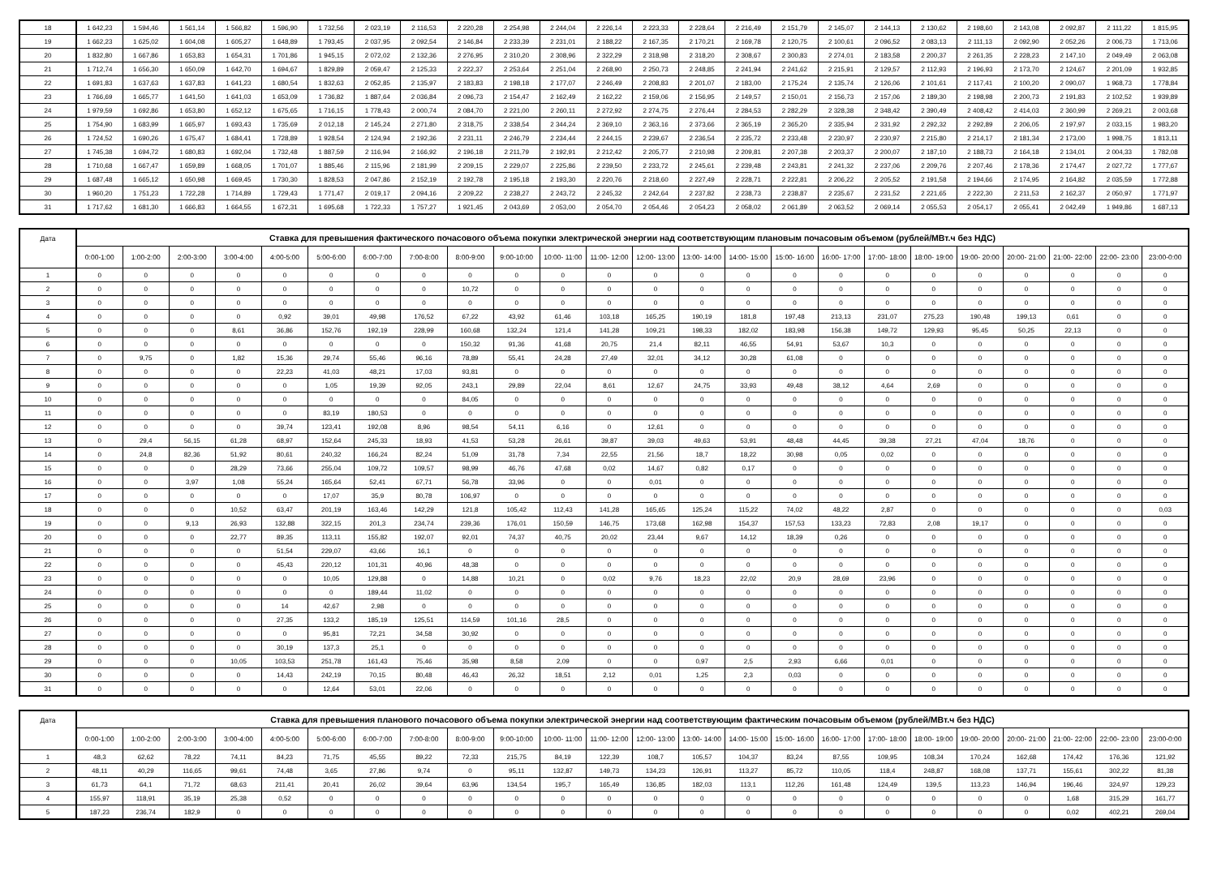| 18 | 1 642,23 | 1 594,46 | 1 561,14 | 1 566,82 | 1 596,90 | 1 732,56 | 2 023,19 | 2 116,53 | 2 220,28 | 2 254,98 | 2 244,04 | 2 226,14 | 2 223,33 | 2 228,64 | 2 216,49 | 2 151,79 | 2 145,07 | 2 144,13 | 2 130,62 | 2 198,60 | 2 143,08 | 2 092,87 | 2 111,22 | 1 815,95 |
| 19 | 1 662,23 | 1 625,02 | 1 604,08 | 1 605,27 | 1 648,89 | 1 793,45 | 2 037,95 | 2 092,54 | 2 146,84 | 2 233,39 | 2 231,01 | 2 188,22 | 2 167,35 | 2 170,21 | 2 169,78 | 2 120,75 | 2 100,61 | 2 096,52 | 2 083,13 | 2 111,13 | 2 092,90 | 2 052,26 | 2 006,73 | 1 713,06 |
| 20 | 1 832,80 | 1 667,86 | 1 653,83 | 1 654,31 | 1 701,86 | 1 945,15 | 2 072,02 | 2 132,36 | 2 276,95 | 2 310,20 | 2 308,96 | 2 322,29 | 2 318,98 | 2 318,20 | 2 308,67 | 2 300,83 | 2 274,01 | 2 183,58 | 2 200,37 | 2 261,35 | 2 228,23 | 2 147,10 | 2 049,49 | 2 063,08 |
| 21 | 1 712,74 | 1 656,30 | 1 650,09 | 1 642,70 | 1 694,67 | 1 829,89 | 2 059,47 | 2 125,33 | 2 222,37 | 2 253,64 | 2 251,04 | 2 268,90 | 2 250,73 | 2 248,85 | 2 241,94 | 2 241,62 | 2 215,91 | 2 129,57 | 2 112,93 | 2 196,93 | 2 173,70 | 2 124,67 | 2 201,09 | 1 932,85 |
| 22 | 1 691,83 | 1 637,63 | 1 637,83 | 1 641,23 | 1 680,54 | 1 832,63 | 2 052,85 | 2 135,97 | 2 183,83 | 2 198,18 | 2 177,07 | 2 246,49 | 2 208,83 | 2 201,07 | 2 183,00 | 2 175,24 | 2 135,74 | 2 126,06 | 2 101,61 | 2 117,41 | 2 100,20 | 2 090,07 | 1 968,73 | 1 778,84 |
| 23 | 1 766,69 | 1 665,77 | 1 641,50 | 1 641,03 | 1 653,09 | 1 736,82 | 1 887,64 | 2 036,84 | 2 096,73 | 2 154,47 | 2 162,49 | 2 162,22 | 2 159,06 | 2 156,95 | 2 149,57 | 2 150,01 | 2 156,73 | 2 157,06 | 2 189,30 | 2 198,98 | 2 200,73 | 2 191,83 | 2 102,52 | 1 939,89 |
| 24 | 1 979,59 | 1 692,86 | 1 653,80 | 1 652,12 | 1 675,65 | 1 716,15 | 1 778,43 | 2 000,74 | 2 084,70 | 2 221,00 | 2 260,11 | 2 272,92 | 2 274,75 | 2 276,44 | 2 284,53 | 2 282,29 | 2 328,38 | 2 348,42 | 2 390,49 | 2 408,42 | 2 414,03 | 2 360,99 | 2 269,21 | 2 003,68 |
| 25 | 1 754,90 | 1 683,99 | 1 665,97 | 1 693,43 | 1 735,69 | 2 012,18 | 2 145,24 | 2 271,80 | 2 318,75 | 2 338,54 | 2 344,24 | 2 369,10 | 2 363,16 | 2 373,66 | 2 365,19 | 2 365,20 | 2 335,94 | 2 331,92 | 2 292,32 | 2 292,89 | 2 206,05 | 2 197,97 | 2 033,15 | 1 983,20 |
| 26 | 1 724,52 | 1 690,26 | 1 675,47 | 1 684,41 | 1 728,89 | 1 928,54 | 2 124,94 | 2 192,36 | 2 231,11 | 2 246,79 | 2 234,44 | 2 244,15 | 2 239,67 | 2 236,54 | 2 235,72 | 2 233,48 | 2 230,97 | 2 230,97 | 2 215,80 | 2 214,17 | 2 181,34 | 2 173,00 | 1 998,75 | 1 813,11 |
| 27 | 1 745,38 | 1 694,72 | 1 680,83 | 1 692,04 | 1 732,48 | 1 887,59 | 2 116,94 | 2 166,92 | 2 196,18 | 2 211,79 | 2 192,91 | 2 212,42 | 2 205,77 | 2 210,98 | 2 209,81 | 2 207,38 | 2 203,37 | 2 200,07 | 2 187,10 | 2 188,73 | 2 164,18 | 2 134,01 | 2 004,33 | 1 782,08 |
| 28 | 1 710,68 | 1 667,47 | 1 659,89 | 1 668,05 | 1 701,07 | 1 885,46 | 2 115,96 | 2 181,99 | 2 209,15 | 2 229,07 | 2 225,86 | 2 239,50 | 2 233,72 | 2 245,61 | 2 239,48 | 2 243,81 | 2 241,32 | 2 237,06 | 2 209,76 | 2 207,46 | 2 178,36 | 2 174,47 | 2 027,72 | 1 777,67 |
| 29 | 1 687,48 | 1 665,12 | 1 650,98 | 1 669,45 | 1 730,30 | 1 828,53 | 2 047,86 | 2 152,19 | 2 192,78 | 2 195,18 | 2 193,30 | 2 220,76 | 2 218,60 | 2 227,49 | 2 228,71 | 2 222,81 | 2 206,22 | 2 205,52 | 2 191,58 | 2 194,66 | 2 174,95 | 2 164,82 | 2 035,59 | 1 772,88 |
| 30 | 1 960,20 | 1 751,23 | 1 722,28 | 1 714,89 | 1 729,43 | 1 771,47 | 2 019,17 | 2 094,16 | 2 209,22 | 2 238,27 | 2 243,72 | 2 245,32 | 2 242,64 | 2 237,82 | 2 238,73 | 2 238,87 | 2 235,67 | 2 231,52 | 2 221,65 | 2 222,30 | 2 211,53 | 2 162,37 | 2 050,97 | 1 771,97 |
| 31 | 1 717,62 | 1 681,30 | 1 666,83 | 1 664,55 | 1 672,31 | 1 695,68 | 1 722,33 | 1 757,27 | 1 921,45 | 2 043,69 | 2 053,00 | 2 054,70 | 2 054,46 | 2 054,23 | 2 058,02 | 2 061,89 | 2 063,52 | 2 069,14 | 2 055,53 | 2 054,17 | 2 055,41 | 2 042,49 | 1 949,86 | 1 687,13 |
| Дата | Ставка для превышения фактического почасового объема покупки электрической энергии над соответствующим плановым почасовым объемом (рублей/МВт.ч без НДС) | | | | | | | | | | | | | | | | | | | | | | | |
| --- | --- | --- | --- | --- | --- | --- | --- | --- | --- | --- | --- | --- | --- | --- | --- | --- | --- | --- | --- | --- | --- | --- | --- | --- |
| | 0:00-1:00 | 1:00-2:00 | 2:00-3:00 | 3:00-4:00 | 4:00-5:00 | 5:00-6:00 | 6:00-7:00 | 7:00-8:00 | 8:00-9:00 | 9:00-10:00 | 10:00- 11:00 | 11:00- 12:00 | 12:00- 13:00 | 13:00- 14:00 | 14:00- 15:00 | 15:00- 16:00 | 16:00- 17:00 | 17:00- 18:00 | 18:00- 19:00 | 19:00- 20:00 | 20:00- 21:00 | 21:00- 22:00 | 22:00- 23:00 | 23:00-0:00 |
| 1 | 0 | 0 | 0 | 0 | 0 | 0 | 0 | 0 | 0 | 0 | 0 | 0 | 0 | 0 | 0 | 0 | 0 | 0 | 0 | 0 | 0 | 0 | 0 | 0 |
| 2 | 0 | 0 | 0 | 0 | 0 | 0 | 0 | 0 | 10,72 | 0 | 0 | 0 | 0 | 0 | 0 | 0 | 0 | 0 | 0 | 0 | 0 | 0 | 0 | 0 |
| 3 | 0 | 0 | 0 | 0 | 0 | 0 | 0 | 0 | 0 | 0 | 0 | 0 | 0 | 0 | 0 | 0 | 0 | 0 | 0 | 0 | 0 | 0 | 0 | 0 |
| 4 | 0 | 0 | 0 | 0 | 0,92 | 39,01 | 49,98 | 176,52 | 67,22 | 43,92 | 61,46 | 103,18 | 165,25 | 190,19 | 181,8 | 197,48 | 213,13 | 231,07 | 275,23 | 190,48 | 199,13 | 0,61 | 0 | 0 |
| 5 | 0 | 0 | 0 | 8,61 | 36,86 | 152,76 | 192,19 | 228,99 | 160,68 | 132,24 | 121,4 | 141,28 | 109,21 | 198,33 | 182,02 | 183,98 | 156,38 | 149,72 | 129,93 | 95,45 | 50,25 | 22,13 | 0 | 0 |
| 6 | 0 | 0 | 0 | 0 | 0 | 0 | 0 | 0 | 150,32 | 91,36 | 41,68 | 20,75 | 21,4 | 82,11 | 46,55 | 54,91 | 53,67 | 10,3 | 0 | 0 | 0 | 0 | 0 | 0 |
| 7 | 0 | 9,75 | 0 | 1,82 | 15,36 | 29,74 | 55,46 | 96,16 | 78,89 | 55,41 | 24,28 | 27,49 | 32,01 | 34,12 | 30,28 | 61,08 | 0 | 0 | 0 | 0 | 0 | 0 | 0 | 0 |
| 8 | 0 | 0 | 0 | 0 | 22,23 | 41,03 | 48,21 | 17,03 | 93,81 | 0 | 0 | 0 | 0 | 0 | 0 | 0 | 0 | 0 | 0 | 0 | 0 | 0 | 0 | 0 |
| 9 | 0 | 0 | 0 | 0 | 0 | 1,05 | 19,39 | 92,05 | 243,1 | 29,89 | 22,04 | 8,61 | 12,67 | 24,75 | 33,93 | 49,48 | 38,12 | 4,64 | 2,69 | 0 | 0 | 0 | 0 | 0 |
| 10 | 0 | 0 | 0 | 0 | 0 | 0 | 0 | 0 | 84,05 | 0 | 0 | 0 | 0 | 0 | 0 | 0 | 0 | 0 | 0 | 0 | 0 | 0 | 0 | 0 |
| 11 | 0 | 0 | 0 | 0 | 0 | 83,19 | 180,53 | 0 | 0 | 0 | 0 | 0 | 0 | 0 | 0 | 0 | 0 | 0 | 0 | 0 | 0 | 0 | 0 | 0 |
| 12 | 0 | 0 | 0 | 0 | 39,74 | 123,41 | 192,08 | 8,96 | 98,54 | 54,11 | 6,16 | 0 | 12,61 | 0 | 0 | 0 | 0 | 0 | 0 | 0 | 0 | 0 | 0 | 0 |
| 13 | 0 | 29,4 | 56,15 | 61,28 | 68,97 | 152,64 | 245,33 | 18,93 | 41,53 | 53,28 | 26,61 | 39,87 | 39,03 | 49,63 | 53,91 | 48,48 | 44,45 | 39,38 | 27,21 | 47,04 | 18,76 | 0 | 0 | 0 |
| 14 | 0 | 24,8 | 82,36 | 51,92 | 80,61 | 240,32 | 166,24 | 82,24 | 51,09 | 31,78 | 7,34 | 22,55 | 21,56 | 18,7 | 18,22 | 30,98 | 0,05 | 0,02 | 0 | 0 | 0 | 0 | 0 | 0 |
| 15 | 0 | 0 | 0 | 28,29 | 73,66 | 255,04 | 109,72 | 109,57 | 98,99 | 46,76 | 47,68 | 0,02 | 14,67 | 0,82 | 0,17 | 0 | 0 | 0 | 0 | 0 | 0 | 0 | 0 | 0 |
| 16 | 0 | 0 | 3,97 | 1,08 | 55,24 | 165,64 | 52,41 | 67,71 | 56,78 | 33,96 | 0 | 0 | 0,01 | 0 | 0 | 0 | 0 | 0 | 0 | 0 | 0 | 0 | 0 | 0 |
| 17 | 0 | 0 | 0 | 0 | 0 | 17,07 | 35,9 | 80,78 | 106,97 | 0 | 0 | 0 | 0 | 0 | 0 | 0 | 0 | 0 | 0 | 0 | 0 | 0 | 0 | 0 |
| 18 | 0 | 0 | 0 | 10,52 | 63,47 | 201,19 | 163,46 | 142,29 | 121,8 | 105,42 | 112,43 | 141,28 | 165,65 | 125,24 | 115,22 | 74,02 | 48,22 | 2,87 | 0 | 0 | 0 | 0 | 0 | 0,03 |
| 19 | 0 | 0 | 9,13 | 26,93 | 132,88 | 322,15 | 201,3 | 234,74 | 239,36 | 176,01 | 150,59 | 146,75 | 173,68 | 162,98 | 154,37 | 157,53 | 133,23 | 72,83 | 2,08 | 19,17 | 0 | 0 | 0 | 0 |
| 20 | 0 | 0 | 0 | 22,77 | 89,35 | 113,11 | 155,82 | 192,07 | 92,01 | 74,37 | 40,75 | 20,02 | 23,44 | 9,67 | 14,12 | 18,39 | 0,26 | 0 | 0 | 0 | 0 | 0 | 0 | 0 |
| 21 | 0 | 0 | 0 | 0 | 51,54 | 229,07 | 43,66 | 16,1 | 0 | 0 | 0 | 0 | 0 | 0 | 0 | 0 | 0 | 0 | 0 | 0 | 0 | 0 | 0 | 0 |
| 22 | 0 | 0 | 0 | 0 | 45,43 | 220,12 | 101,31 | 40,96 | 48,38 | 0 | 0 | 0 | 0 | 0 | 0 | 0 | 0 | 0 | 0 | 0 | 0 | 0 | 0 | 0 |
| 23 | 0 | 0 | 0 | 0 | 0 | 10,05 | 129,88 | 0 | 14,88 | 10,21 | 0 | 0,02 | 9,76 | 18,23 | 22,02 | 20,9 | 28,69 | 23,96 | 0 | 0 | 0 | 0 | 0 | 0 |
| 24 | 0 | 0 | 0 | 0 | 0 | 0 | 189,44 | 11,02 | 0 | 0 | 0 | 0 | 0 | 0 | 0 | 0 | 0 | 0 | 0 | 0 | 0 | 0 | 0 | 0 |
| 25 | 0 | 0 | 0 | 0 | 14 | 42,67 | 2,98 | 0 | 0 | 0 | 0 | 0 | 0 | 0 | 0 | 0 | 0 | 0 | 0 | 0 | 0 | 0 | 0 | 0 |
| 26 | 0 | 0 | 0 | 0 | 27,35 | 133,2 | 185,19 | 125,51 | 114,59 | 101,16 | 28,5 | 0 | 0 | 0 | 0 | 0 | 0 | 0 | 0 | 0 | 0 | 0 | 0 | 0 |
| 27 | 0 | 0 | 0 | 0 | 0 | 95,81 | 72,21 | 34,58 | 30,92 | 0 | 0 | 0 | 0 | 0 | 0 | 0 | 0 | 0 | 0 | 0 | 0 | 0 | 0 | 0 |
| 28 | 0 | 0 | 0 | 0 | 30,19 | 137,3 | 25,1 | 0 | 0 | 0 | 0 | 0 | 0 | 0 | 0 | 0 | 0 | 0 | 0 | 0 | 0 | 0 | 0 | 0 |
| 29 | 0 | 0 | 0 | 10,05 | 103,53 | 251,78 | 161,43 | 75,46 | 35,98 | 8,58 | 2,09 | 0 | 0 | 0,97 | 2,5 | 2,93 | 6,66 | 0,01 | 0 | 0 | 0 | 0 | 0 | 0 |
| 30 | 0 | 0 | 0 | 0 | 14,43 | 242,19 | 70,15 | 80,48 | 46,43 | 26,32 | 18,51 | 2,12 | 0,01 | 1,25 | 2,3 | 0,03 | 0 | 0 | 0 | 0 | 0 | 0 | 0 | 0 |
| 31 | 0 | 0 | 0 | 0 | 0 | 12,64 | 53,01 | 22,06 | 0 | 0 | 0 | 0 | 0 | 0 | 0 | 0 | 0 | 0 | 0 | 0 | 0 | 0 | 0 | 0 |
| Дата | Ставка для превышения планового почасового объема покупки электрической энергии над соответствующим фактическим почасовым объемом (рублей/МВт.ч без НДС) | | | | | | | | | | | | | | | | | | | | | | | |
| --- | --- | --- | --- | --- | --- | --- | --- | --- | --- | --- | --- | --- | --- | --- | --- | --- | --- | --- | --- | --- | --- | --- | --- | --- |
| | 0:00-1:00 | 1:00-2:00 | 2:00-3:00 | 3:00-4:00 | 4:00-5:00 | 5:00-6:00 | 6:00-7:00 | 7:00-8:00 | 8:00-9:00 | 9:00-10:00 | 10:00- 11:00 | 11:00- 12:00 | 12:00- 13:00 | 13:00- 14:00 | 14:00- 15:00 | 15:00- 16:00 | 16:00- 17:00 | 17:00- 18:00 | 18:00- 19:00 | 19:00- 20:00 | 20:00- 21:00 | 21:00- 22:00 | 22:00- 23:00 | 23:00-0:00 |
| 1 | 48,3 | 62,62 | 78,22 | 74,11 | 84,23 | 71,75 | 45,55 | 89,22 | 72,33 | 215,75 | 84,19 | 122,39 | 108,7 | 105,57 | 104,37 | 83,24 | 87,55 | 109,95 | 108,34 | 170,24 | 162,68 | 174,42 | 176,36 | 121,92 |
| 2 | 48,11 | 40,29 | 116,65 | 99,61 | 74,48 | 3,65 | 27,86 | 9,74 | 0 | 95,11 | 132,87 | 149,73 | 134,23 | 126,91 | 113,27 | 85,72 | 110,05 | 118,4 | 248,87 | 168,08 | 137,71 | 155,61 | 302,22 | 81,38 |
| 3 | 61,73 | 64,1 | 71,72 | 68,63 | 211,41 | 20,41 | 26,02 | 39,64 | 63,96 | 134,54 | 195,7 | 165,49 | 136,85 | 182,03 | 113,1 | 112,26 | 161,48 | 124,49 | 139,5 | 113,23 | 146,94 | 196,46 | 324,97 | 129,23 |
| 4 | 155,97 | 118,91 | 35,19 | 25,38 | 0,52 | 0 | 0 | 0 | 0 | 0 | 0 | 0 | 0 | 0 | 0 | 0 | 0 | 0 | 0 | 0 | 0 | 1,68 | 315,29 | 161,77 |
| 5 | 187,23 | 236,74 | 182,9 | 0 | 0 | 0 | 0 | 0 | 0 | 0 | 0 | 0 | 0 | 0 | 0 | 0 | 0 | 0 | 0 | 0 | 0 | 0,02 | 402,21 | 269,04 |